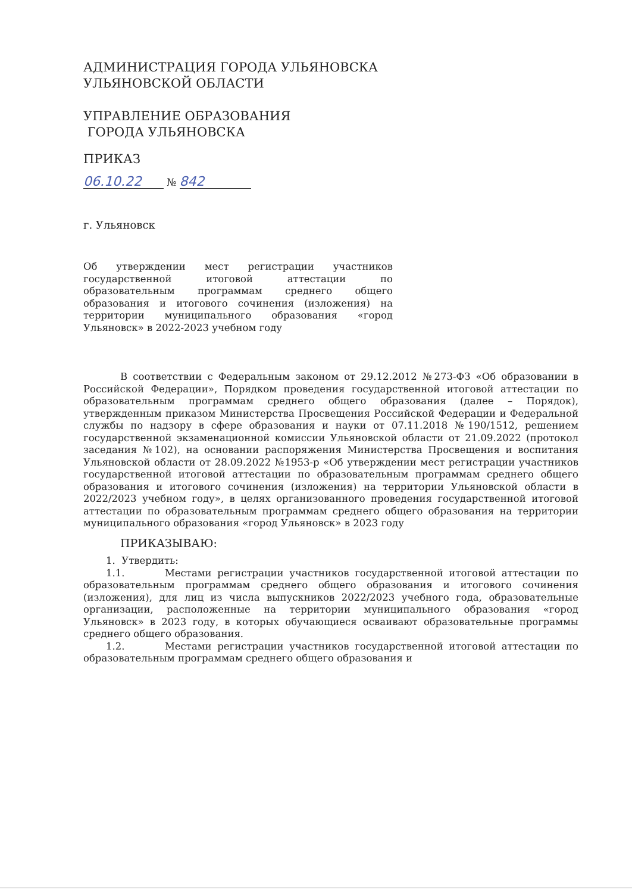АДМИНИСТРАЦИЯ ГОРОДА УЛЬЯНОВСКА
УЛЬЯНОВСКОЙ ОБЛАСТИ
УПРАВЛЕНИЕ ОБРАЗОВАНИЯ
ГОРОДА УЛЬЯНОВСКА
ПРИКАЗ
06.10.22 № 842
г. Ульяновск
Об утверждении мест регистрации участников государственной итоговой аттестации по образовательным программам среднего общего образования и итогового сочинения (изложения) на территории муниципального образования «город Ульяновск» в 2022-2023 учебном году
В соответствии с Федеральным законом от 29.12.2012 №273-ФЗ «Об образовании в Российской Федерации», Порядком проведения государственной итоговой аттестации по образовательным программам среднего общего образования (далее – Порядок), утвержденным приказом Министерства Просвещения Российской Федерации и Федеральной службы по надзору в сфере образования и науки от 07.11.2018 №190/1512, решением государственной экзаменационной комиссии Ульяновской области от 21.09.2022 (протокол заседания №102), на основании распоряжения Министерства Просвещения и воспитания Ульяновской области от 28.09.2022 №1953-р «Об утверждении мест регистрации участников государственной итоговой аттестации по образовательным программам среднего общего образования и итогового сочинения (изложения) на территории Ульяновской области в 2022/2023 учебном году», в целях организованного проведения государственной итоговой аттестации по образовательным программам среднего общего образования на территории муниципального образования «город Ульяновск» в 2023 году
ПРИКАЗЫВАЮ:
1. Утвердить:
1.1. Местами регистрации участников государственной итоговой аттестации по образовательным программам среднего общего образования и итогового сочинения (изложения), для лиц из числа выпускников 2022/2023 учебного года, образовательные организации, расположенные на территории муниципального образования «город Ульяновск» в 2023 году, в которых обучающиеся осваивают образовательные программы среднего общего образования.
1.2. Местами регистрации участников государственной итоговой аттестации по образовательным программам среднего общего образования и